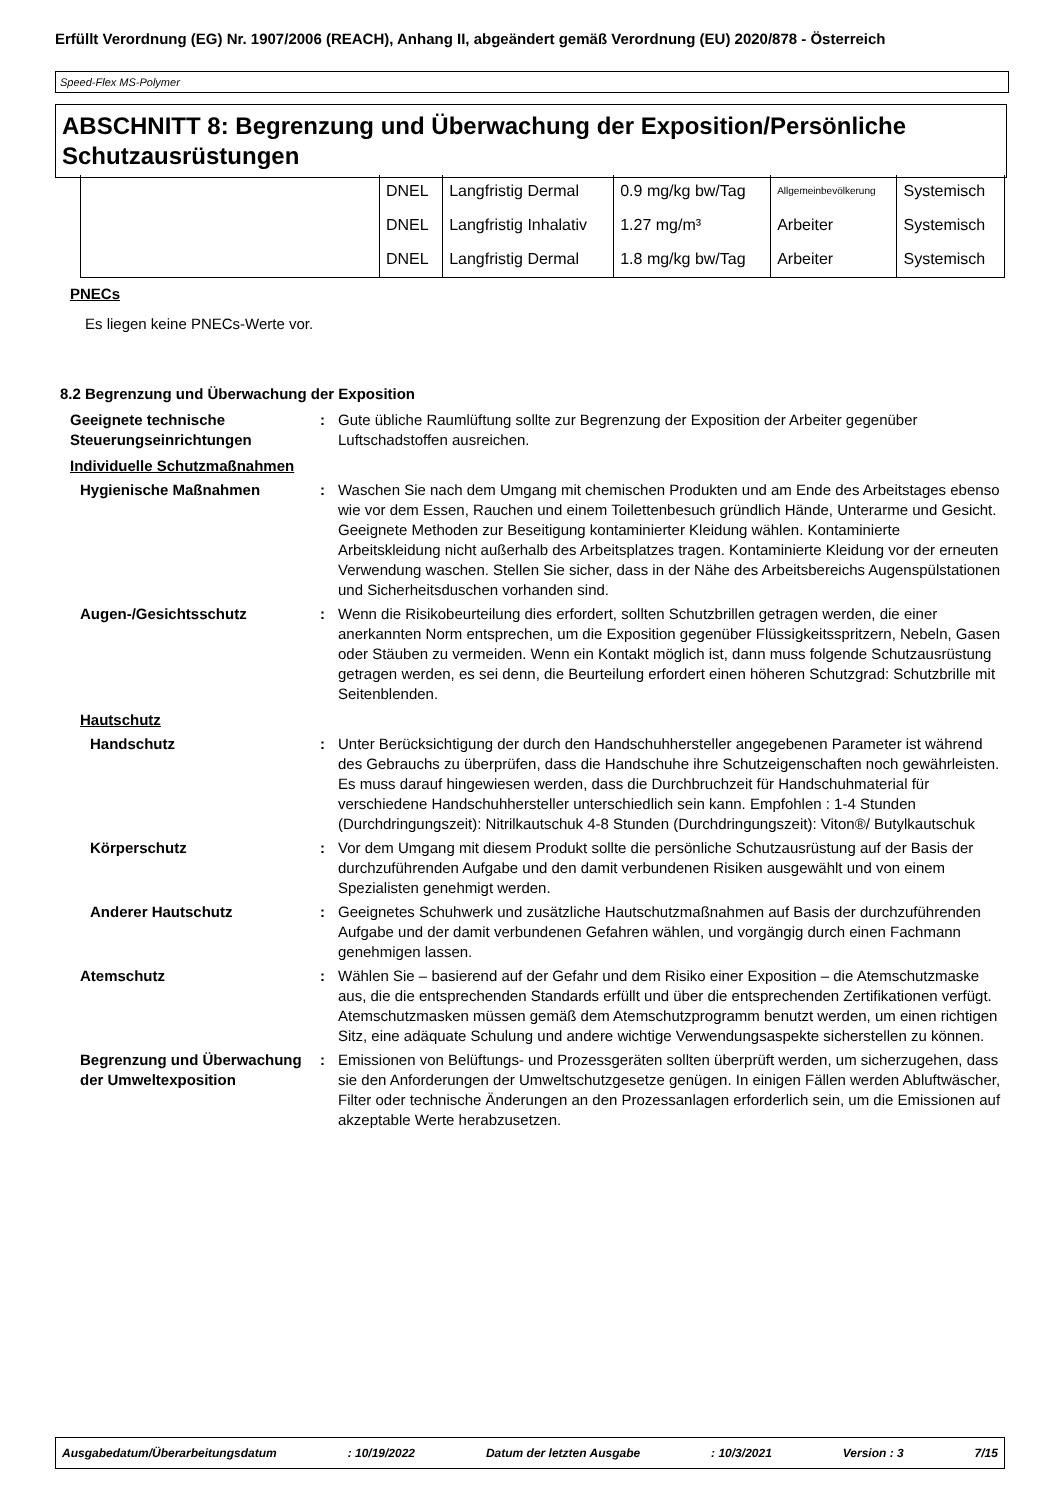Erfüllt Verordnung (EG) Nr. 1907/2006 (REACH), Anhang II, abgeändert gemäß Verordnung (EU) 2020/878 - Österreich
Speed-Flex MS-Polymer
ABSCHNITT 8: Begrenzung und Überwachung der Exposition/Persönliche Schutzausrüstungen
| | DNEL | Langfristig Dermal | 0.9 mg/kg bw/Tag | Allgemeinbevölkerung | Systemisch |
| | DNEL | Langfristig Inhalativ | 1.27 mg/m³ | Arbeiter | Systemisch |
| | DNEL | Langfristig Dermal | 1.8 mg/kg bw/Tag | Arbeiter | Systemisch |
PNECs
Es liegen keine PNECs-Werte vor.
8.2 Begrenzung und Überwachung der Exposition
Geeignete technische Steuerungseinrichtungen
: Gute übliche Raumlüftung sollte zur Begrenzung der Exposition der Arbeiter gegenüber Luftschadstoffen ausreichen.
Individuelle Schutzmaßnahmen
Hygienische Maßnahmen : Waschen Sie nach dem Umgang mit chemischen Produkten und am Ende des Arbeitstages ebenso wie vor dem Essen, Rauchen und einem Toilettenbesuch gründlich Hände, Unterarme und Gesicht. Geeignete Methoden zur Beseitigung kontaminierter Kleidung wählen. Kontaminierte Arbeitskleidung nicht außerhalb des Arbeitsplatzes tragen. Kontaminierte Kleidung vor der erneuten Verwendung waschen. Stellen Sie sicher, dass in der Nähe des Arbeitsbereichs Augenspülstationen und Sicherheitsduschen vorhanden sind.
Augen-/Gesichtsschutz : Wenn die Risikobeurteilung dies erfordert, sollten Schutzbrillen getragen werden, die einer anerkannten Norm entsprechen, um die Exposition gegenüber Flüssigkeitsspritzern, Nebeln, Gasen oder Stäuben zu vermeiden. Wenn ein Kontakt möglich ist, dann muss folgende Schutzausrüstung getragen werden, es sei denn, die Beurteilung erfordert einen höheren Schutzgrad: Schutzbrille mit Seitenblenden.
Hautschutz
Handschutz : Unter Berücksichtigung der durch den Handschuhhersteller angegebenen Parameter ist während des Gebrauchs zu überprüfen, dass die Handschuhe ihre Schutzeigenschaften noch gewährleisten. Es muss darauf hingewiesen werden, dass die Durchbruchzeit für Handschuhmaterial für verschiedene Handschuhhersteller unterschiedlich sein kann. Empfohlen : 1-4 Stunden (Durchdringungszeit): Nitrilkautschuk 4-8 Stunden (Durchdringungszeit): Viton®/ Butylkautschuk
Körperschutz : Vor dem Umgang mit diesem Produkt sollte die persönliche Schutzausrüstung auf der Basis der durchzuführenden Aufgabe und den damit verbundenen Risiken ausgewählt und von einem Spezialisten genehmigt werden.
Anderer Hautschutz : Geeignetes Schuhwerk und zusätzliche Hautschutzmaßnahmen auf Basis der durchzuführenden Aufgabe und der damit verbundenen Gefahren wählen, und vorgängig durch einen Fachmann genehmigen lassen.
Atemschutz : Wählen Sie – basierend auf der Gefahr und dem Risiko einer Exposition – die Atemschutzmaske aus, die die entsprechenden Standards erfüllt und über die entsprechenden Zertifikationen verfügt. Atemschutzmasken müssen gemäß dem Atemschutzprogramm benutzt werden, um einen richtigen Sitz, eine adäquate Schulung und andere wichtige Verwendungsaspekte sicherstellen zu können.
Begrenzung und Überwachung der Umweltexposition
: Emissionen von Belüftungs- und Prozessgeräten sollten überprüft werden, um sicherzugehen, dass sie den Anforderungen der Umweltschutzgesetze genügen. In einigen Fällen werden Abluftwäscher, Filter oder technische Änderungen an den Prozessanlagen erforderlich sein, um die Emissionen auf akzeptable Werte herabzusetzen.
Ausgabedatum/Überarbeitungsdatum: 10/19/2022 Datum der letzten Ausgabe: 10/3/2021 Version : 3 7/15